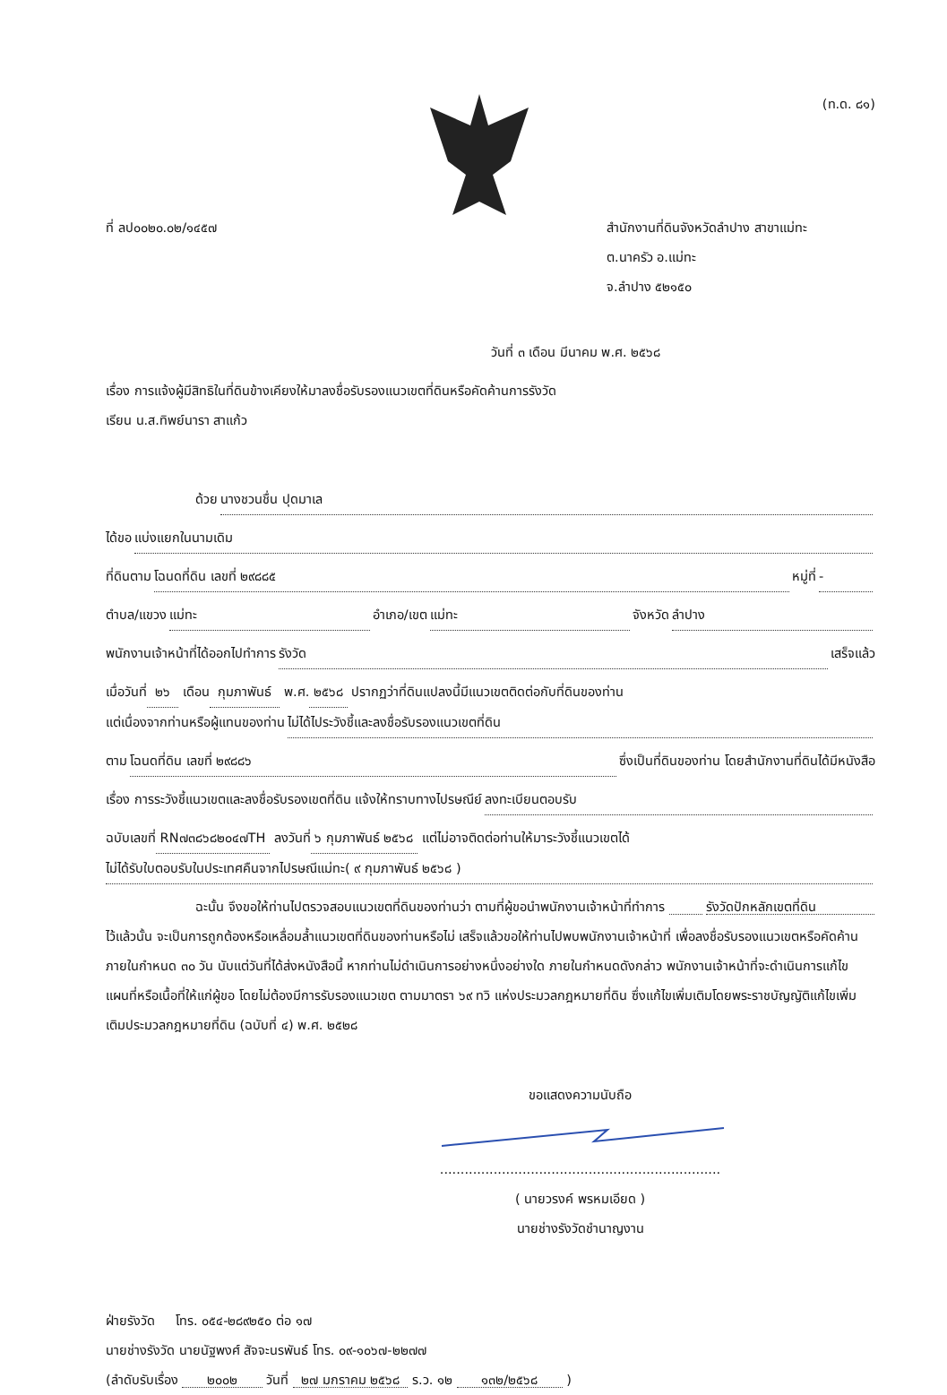(ท.ด. ๘๑)
ที่ ลป๐๐๒๐.๐๒/๑๔๕๗ สำนักงานที่ดินจังหวัดลำปาง สาขาแม่ทะ
ต.นาครัว อ.แม่ทะ
จ.ลำปาง ๕๒๑๕๐
วันที่ ๓ เดือน มีนาคม พ.ศ. ๒๕๖๘
เรื่อง การแจ้งผู้มีสิทธิในที่ดินข้างเคียงให้มาลงชื่อรับรองแนวเขตที่ดินหรือคัดค้านการรังวัด
เรียน น.ส.ทิพย์นารา สาแก้ว
ด้วย นางชวนชื่น ปุดมาเล
ได้ขอ แบ่งแยกในนามเดิม
ที่ดินตาม โฉนดที่ดิน เลขที่ ๒๙๘๘๕ หมู่ที่ -
ตำบล/แขวง แม่ทะ อำเภอ/เขต แม่ทะ จังหวัด ลำปาง
พนักงานเจ้าหน้าที่ได้ออกไปทำการ รังวัด เสร็จแล้ว
เมื่อวันที่ ๒๖ เดือน กุมภาพันธ์ พ.ศ. ๒๕๖๘ ปรากฏว่าที่ดินแปลงนี้มีแนวเขตติดต่อกับที่ดินของท่าน
แต่เนื่องจากท่านหรือผู้แทนของท่าน ไม่ได้ไประวังชี้และลงชื่อรับรองแนวเขตที่ดิน
ตาม โฉนดที่ดิน เลขที่ ๒๙๘๘๖ ซึ่งเป็นที่ดินของท่าน โดยสำนักงานที่ดินได้มีหนังสือ
เรื่อง การระวังชี้แนวเขตและลงชื่อรับรองเขตที่ดิน แจ้งให้ทราบทางไปรษณีย์ ลงทะเบียนตอบรับ
ฉบับเลขที่ RN๗๓๘๖๘๒๐๔๗TH ลงวันที่ ๖ กุมภาพันธ์ ๒๕๖๘ แต่ไม่อาจติดต่อท่านให้มาระวังชี้แนวเขตได้
ไม่ได้รับใบตอบรับในประเทศคืนจากไปรษณีแม่ทะ( ๙ กุมภาพันธ์ ๒๕๖๘ )
ฉะนั้น จึงขอให้ท่านไปตรวจสอบแนวเขตที่ดินของท่านว่า ตามที่ผู้ขอนำพนักงานเจ้าหน้าที่ทำการ รังวัดปักหลักเขตที่ดิน ไว้แล้วนั้น จะเป็นการถูกต้องหรือเหลื่อมล้ำแนวเขตที่ดินของท่านหรือไม่ เสร็จแล้วขอให้ท่านไปพบพนักงานเจ้าหน้าที่ เพื่อลงชื่อรับรองแนวเขตหรือคัดค้านภายในกำหนด ๓๐ วัน นับแต่วันที่ได้ส่งหนังสือนี้ หากท่านไม่ดำเนินการอย่างหนึ่งอย่างใด ภายในกำหนดดังกล่าว พนักงานเจ้าหน้าที่จะดำเนินการแก้ไขแผนที่หรือเนื้อที่ให้แก่ผู้ขอ โดยไม่ต้องมีการรับรองแนวเขต ตามมาตรา ๖๙ ทวิ แห่งประมวลกฎหมายที่ดิน ซึ่งแก้ไขเพิ่มเติมโดยพระราชบัญญัติแก้ไขเพิ่มเติมประมวลกฎหมายที่ดิน (ฉบับที่ ๔) พ.ศ. ๒๕๒๘
ขอแสดงความนับถือ
....................................................................
( นายวรงค์ พรหมเอียด )
นายช่างรังวัดชำนาญงาน
ฝ่ายรังวัด โทร. ๐๕๔-๒๘๙๒๕๐ ต่อ ๑๗
นายช่างรังวัด นายนัฐพงศ์ สัจจะนรพันธ์ โทร. ๐๙-๑๐๖๗-๒๒๗๗
(ลำดับรับเรื่อง ๒๐๐๒ วันที่ ๒๗ มกราคม ๒๕๖๘ ร.ว. ๑๒ ๑๓๒/๒๕๖๘ )